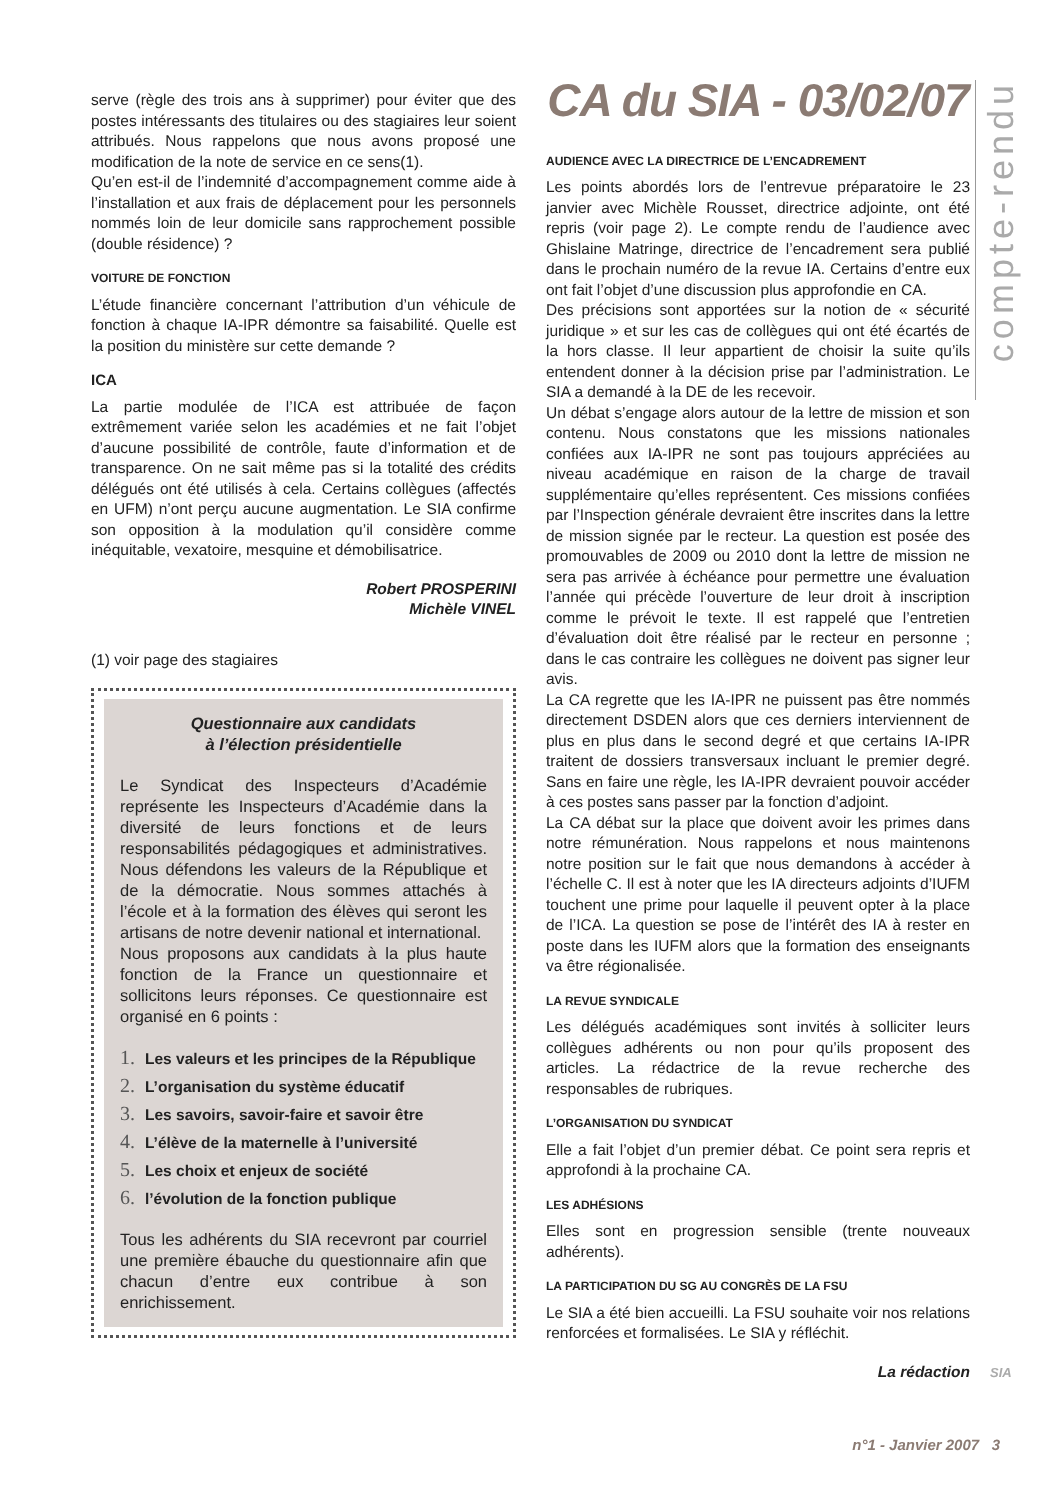serve (règle des trois ans à supprimer) pour éviter que des postes intéressants des titulaires ou des stagiaires leur soient attribués. Nous rappelons que nous avons proposé une modification de la note de service en ce sens(1).
Qu’en est-il de l’indemnité d’accompagnement comme aide à l’installation et aux frais de déplacement pour les personnels nommés loin de leur domicile sans rapprochement possible (double résidence) ?
VOITURE DE FONCTION
L’étude financière concernant l’attribution d’un véhicule de fonction à chaque IA-IPR démontre sa faisabilité. Quelle est la position du ministère sur cette demande ?
ICA
La partie modulée de l’ICA est attribuée de façon extrêmement variée selon les académies et ne fait l’objet d’aucune possibilité de contrôle, faute d’information et de transparence. On ne sait même pas si la totalité des crédits délégués ont été utilisés à cela. Certains collègues (affectés en UFM) n’ont perçu aucune augmentation. Le SIA confirme son opposition à la modulation qu’il considère comme inéquitable, vexatoire, mesquine et démobilisatrice.
Robert PROSPERINI
Michèle VINEL
(1) voir page des stagiaires
Questionnaire aux candidats
à l’élection présidentielle
Le Syndicat des Inspecteurs d’Académie représente les Inspecteurs d’Académie dans la diversité de leurs fonctions et de leurs responsabilités pédagogiques et administratives. Nous défendons les valeurs de la République et de la démocratie. Nous sommes attachés à l’école et à la formation des élèves qui seront les artisans de notre devenir national et international.
Nous proposons aux candidats à la plus haute fonction de la France un questionnaire et sollicitons leurs réponses. Ce questionnaire est organisé en 6 points :
1. Les valeurs et les principes de la République
2. L’organisation du système éducatif
3. Les savoirs, savoir-faire et savoir être
4. L’élève de la maternelle à l’université
5. Les choix et enjeux de société
6. l’évolution de la fonction publique
Tous les adhérents du SIA recevront par courriel une première ébauche du questionnaire afin que chacun d’entre eux contribue à son enrichissement.
CA du SIA - 03/02/07
AUDIENCE AVEC LA DIRECTRICE DE L’ENCADREMENT
Les points abordés lors de l’entrevue préparatoire le 23 janvier avec Michèle Rousset, directrice adjointe, ont été repris (voir page 2). Le compte rendu de l’audience avec Ghislaine Matringe, directrice de l’encadrement sera publié dans le prochain numéro de la revue IA. Certains d’entre eux ont fait l’objet d’une discussion plus approfondie en CA.
Des précisions sont apportées sur la notion de « sécurité juridique » et sur les cas de collègues qui ont été écartés de la hors classe. Il leur appartient de choisir la suite qu’ils entendent donner à la décision prise par l’administration. Le SIA a demandé à la DE de les recevoir.
Un débat s’engage alors autour de la lettre de mission et son contenu. Nous constatons que les missions nationales confiées aux IA-IPR ne sont pas toujours appréciées au niveau académique en raison de la charge de travail supplémentaire qu’elles représentent. Ces missions confiées par l’Inspection générale devraient être inscrites dans la lettre de mission signée par le recteur. La question est posée des promouvables de 2009 ou 2010 dont la lettre de mission ne sera pas arrivée à échéance pour permettre une évaluation l’année qui précède l’ouverture de leur droit à inscription comme le prévoit le texte. Il est rappelé que l’entretien d’évaluation doit être réalisé par le recteur en personne ; dans le cas contraire les collègues ne doivent pas signer leur avis.
La CA regrette que les IA-IPR ne puissent pas être nommés directement DSDEN alors que ces derniers interviennent de plus en plus dans le second degré et que certains IA-IPR traitent de dossiers transversaux incluant le premier degré. Sans en faire une règle, les IA-IPR devraient pouvoir accéder à ces postes sans passer par la fonction d’adjoint.
La CA débat sur la place que doivent avoir les primes dans notre rémunération. Nous rappelons et nous maintenons notre position sur le fait que nous demandons à accéder à l’échelle C. Il est à noter que les IA directeurs adjoints d’IUFM touchent une prime pour laquelle il peuvent opter à la place de l’ICA. La question se pose de l’intérêt des IA à rester en poste dans les IUFM alors que la formation des enseignants va être régionalisée.
LA REVUE SYNDICALE
Les délégués académiques sont invités à solliciter leurs collègues adhérents ou non pour qu’ils proposent des articles. La rédactrice de la revue recherche des responsables de rubriques.
L’ORGANISATION DU SYNDICAT
Elle a fait l’objet d’un premier débat. Ce point sera repris et approfondi à la prochaine CA.
LES ADHÉSIONS
Elles sont en progression sensible (trente nouveaux adhérents).
LA PARTICIPATION DU SG AU CONGRÈS DE LA FSU
Le SIA a été bien accueilli. La FSU souhaite voir nos relations renforcées et formalisées. Le SIA y réfléchit.
La rédaction
compte-rendu
SIA
n°1 - Janvier 2007 3